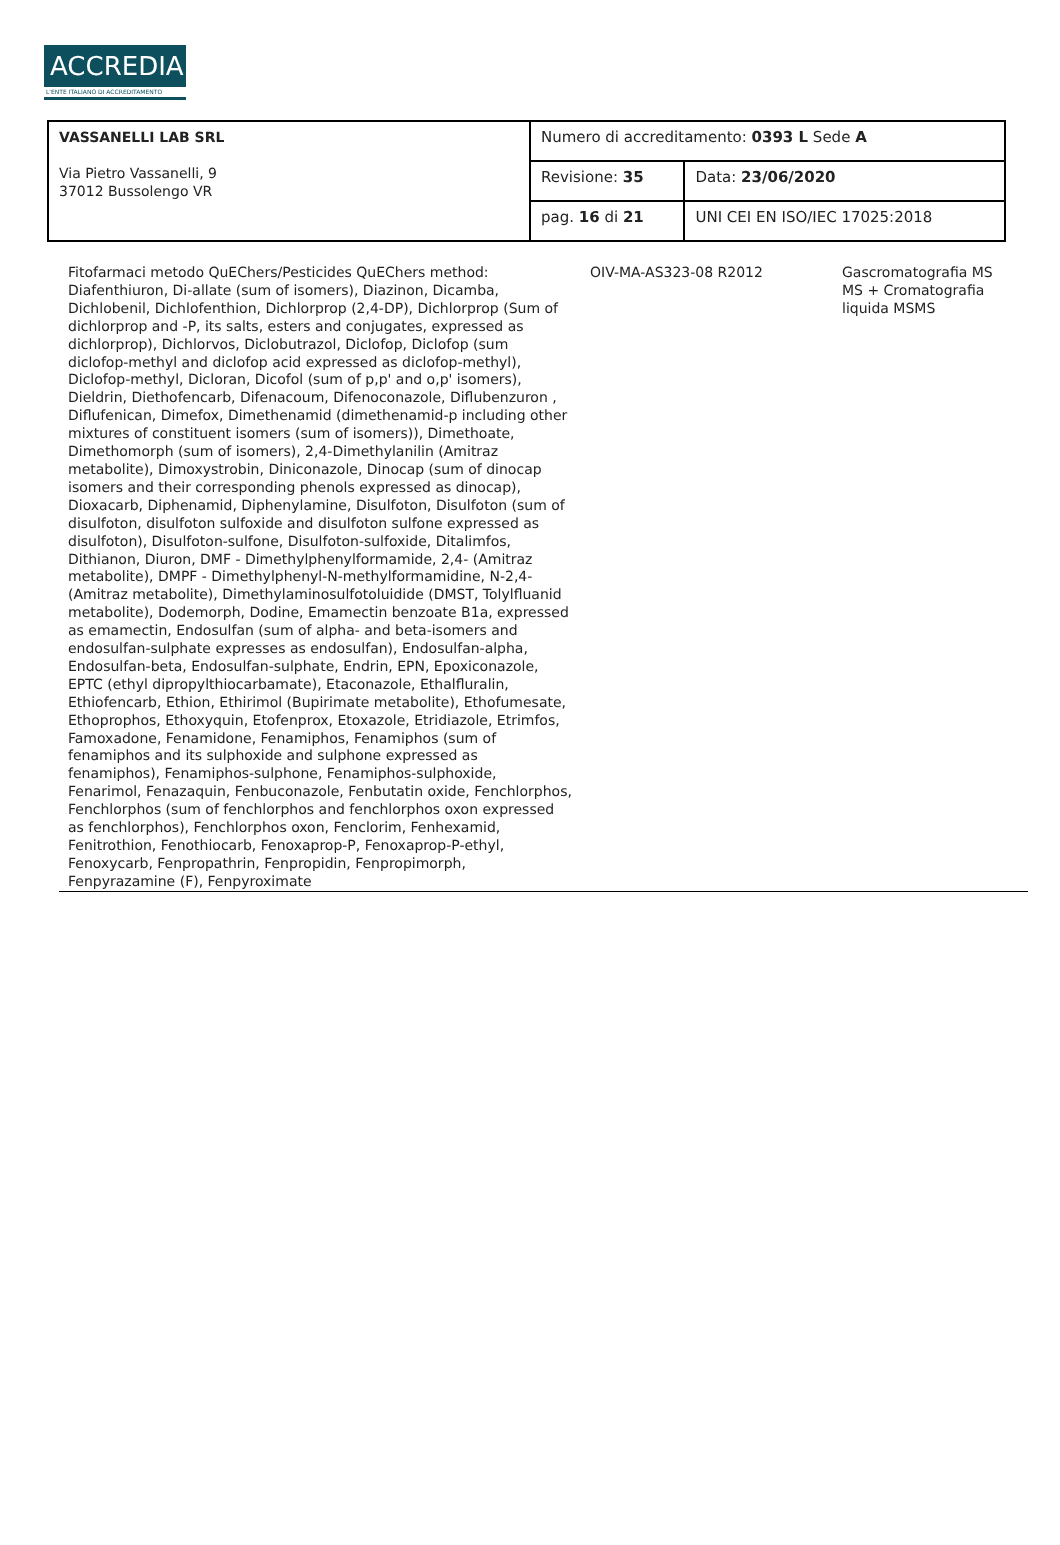ACCREDIA
L'ENTE ITALIANO DI ACCREDITAMENTO
| VASSANELLI LAB SRL Via Pietro Vassanelli, 9 37012 Bussolengo VR | Numero di accreditamento: 0393 L Sede A | |
| | Revisione: 35 | Data: 23/06/2020 |
| | pag. 16 di 21 | UNI CEI EN ISO/IEC 17025:2018 |
| Fitofarmaci metodo QuEChers/Pesticides QuEChers method: Diafenthiuron, Di-allate (sum of isomers), Diazinon, Dicamba, Dichlobenil, Dichlofenthion, Dichlorprop (2,4-DP), Dichlorprop (Sum of dichlorprop and -P, its salts, esters and conjugates, expressed as dichlorprop), Dichlorvos, Diclobutrazol, Diclofop, Diclofop (sum diclofop-methyl and diclofop acid expressed as diclofop-methyl), Diclofop-methyl, Dicloran, Dicofol (sum of p,p' and o,p' isomers), Dieldrin, Diethofencarb, Difenacoum, Difenoconazole, Diflubenzuron , Diflufenican, Dimefox, Dimethenamid (dimethenamid-p including other mixtures of constituent isomers (sum of isomers)), Dimethoate, Dimethomorph (sum of isomers), 2,4-Dimethylanilin (Amitraz metabolite), Dimoxystrobin, Diniconazole, Dinocap (sum of dinocap isomers and their corresponding phenols expressed as dinocap), Dioxacarb, Diphenamid, Diphenylamine, Disulfoton, Disulfoton (sum of disulfoton, disulfoton sulfoxide and disulfoton sulfone expressed as disulfoton), Disulfoton-sulfone, Disulfoton-sulfoxide, Ditalimfos, Dithianon, Diuron, DMF - Dimethylphenylformamide, 2,4- (Amitraz metabolite), DMPF - Dimethylphenyl-N-methylformamidine, N-2,4- (Amitraz metabolite), Dimethylaminosulfotoluidide (DMST, Tolylfluanid metabolite), Dodemorph, Dodine, Emamectin benzoate B1a, expressed as emamectin, Endosulfan (sum of alpha- and beta-isomers and endosulfan-sulphate expresses as endosulfan), Endosulfan-alpha, Endosulfan-beta, Endosulfan-sulphate, Endrin, EPN, Epoxiconazole, EPTC (ethyl dipropylthiocarbamate), Etaconazole, Ethalfluralin, Ethiofencarb, Ethion, Ethirimol (Bupirimate metabolite), Ethofumesate, Ethoprophos, Ethoxyquin, Etofenprox, Etoxazole, Etridiazole, Etrimfos, Famoxadone, Fenamidone, Fenamiphos, Fenamiphos (sum of fenamiphos and its sulphoxide and sulphone expressed as fenamiphos), Fenamiphos-sulphone, Fenamiphos-sulphoxide, Fenarimol, Fenazaquin, Fenbuconazole, Fenbutatin oxide, Fenchlorphos, Fenchlorphos (sum of fenchlorphos and fenchlorphos oxon expressed as fenchlorphos), Fenchlorphos oxon, Fenclorim, Fenhexamid, Fenitrothion, Fenothiocarb, Fenoxaprop-P, Fenoxaprop-P-ethyl, Fenoxycarb, Fenpropathrin, Fenpropidin, Fenpropimorph, Fenpyrazamine (F), Fenpyroximate | OIV-MA-AS323-08 R2012 | Gascromatografia MS MS + Cromatografia liquida MSMS | |